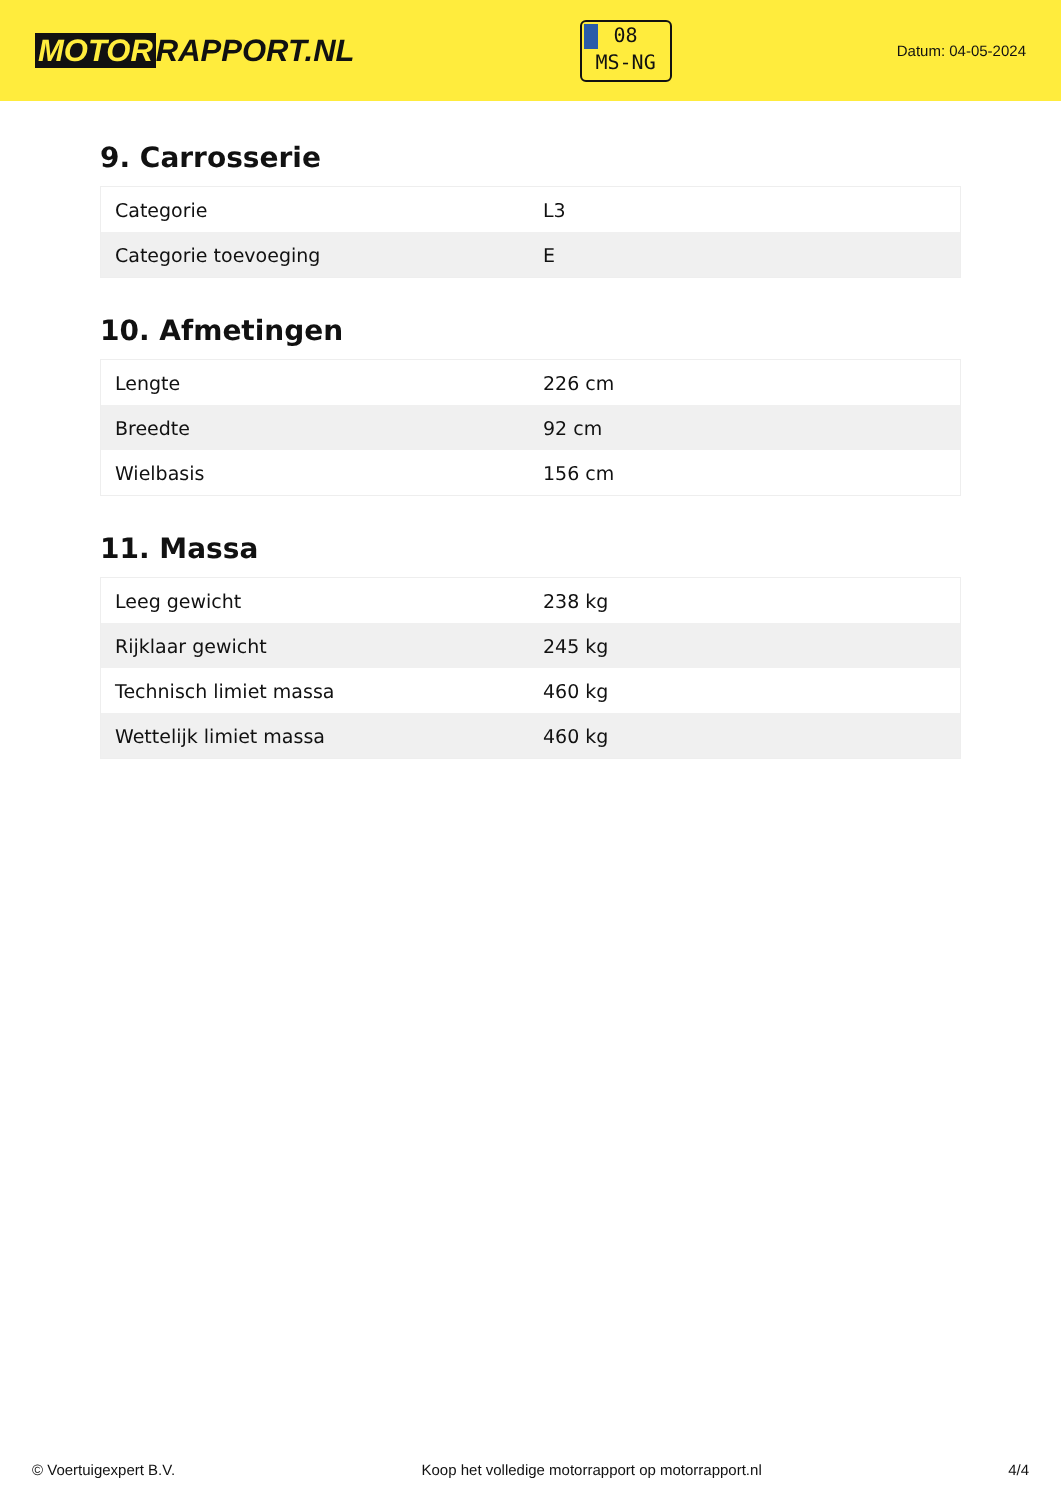MOTOR RAPPORT.NL
08
MS-NG
Datum: 04-05-2024
9. Carrosserie
| Categorie | L3 |
| Categorie toevoeging | E |
10. Afmetingen
| Lengte | 226 cm |
| Breedte | 92 cm |
| Wielbasis | 156 cm |
11. Massa
| Leeg gewicht | 238 kg |
| Rijklaar gewicht | 245 kg |
| Technisch limiet massa | 460 kg |
| Wettelijk limiet massa | 460 kg |
© Voertuigexpert B.V. Koop het volledige motorrapport op motorrapport.nl 4/4